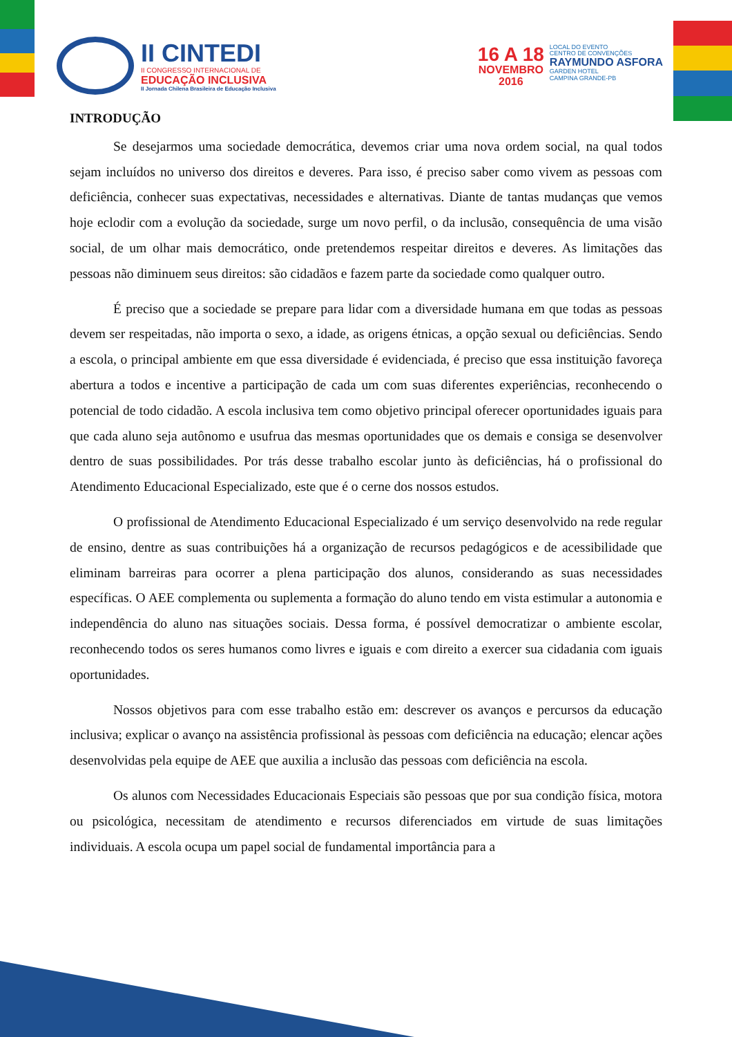II CINTEDI
II CONGRESSO INTERNACIONAL DE
EDUCAÇÃO INCLUSIVA
II Jornada Chilena Brasileira de Educação Inclusiva
16 A 18
NOVEMBRO
2016
LOCAL DO EVENTO
CENTRO DE CONVENÇÕES
RAYMUNDO ASFORA
GARDEN HOTEL
CAMPINA GRANDE-PB
INTRODUÇÃO
Se desejarmos uma sociedade democrática, devemos criar uma nova ordem social, na qual todos sejam incluídos no universo dos direitos e deveres. Para isso, é preciso saber como vivem as pessoas com deficiência, conhecer suas expectativas, necessidades e alternativas. Diante de tantas mudanças que vemos hoje eclodir com a evolução da sociedade, surge um novo perfil, o da inclusão, consequência de uma visão social, de um olhar mais democrático, onde pretendemos respeitar direitos e deveres. As limitações das pessoas não diminuem seus direitos: são cidadãos e fazem parte da sociedade como qualquer outro.
É preciso que a sociedade se prepare para lidar com a diversidade humana em que todas as pessoas devem ser respeitadas, não importa o sexo, a idade, as origens étnicas, a opção sexual ou deficiências. Sendo a escola, o principal ambiente em que essa diversidade é evidenciada, é preciso que essa instituição favoreça abertura a todos e incentive a participação de cada um com suas diferentes experiências, reconhecendo o potencial de todo cidadão. A escola inclusiva tem como objetivo principal oferecer oportunidades iguais para que cada aluno seja autônomo e usufrua das mesmas oportunidades que os demais e consiga se desenvolver dentro de suas possibilidades. Por trás desse trabalho escolar junto às deficiências, há o profissional do Atendimento Educacional Especializado, este que é o cerne dos nossos estudos.
O profissional de Atendimento Educacional Especializado é um serviço desenvolvido na rede regular de ensino, dentre as suas contribuições há a organização de recursos pedagógicos e de acessibilidade que eliminam barreiras para ocorrer a plena participação dos alunos, considerando as suas necessidades específicas. O AEE complementa ou suplementa a formação do aluno tendo em vista estimular a autonomia e independência do aluno nas situações sociais. Dessa forma, é possível democratizar o ambiente escolar, reconhecendo todos os seres humanos como livres e iguais e com direito a exercer sua cidadania com iguais oportunidades.
Nossos objetivos para com esse trabalho estão em: descrever os avanços e percursos da educação inclusiva; explicar o avanço na assistência profissional às pessoas com deficiência na educação; elencar ações desenvolvidas pela equipe de AEE que auxilia a inclusão das pessoas com deficiência na escola.
Os alunos com Necessidades Educacionais Especiais são pessoas que por sua condição física, motora ou psicológica, necessitam de atendimento e recursos diferenciados em virtude de suas limitações individuais. A escola ocupa um papel social de fundamental importância para a